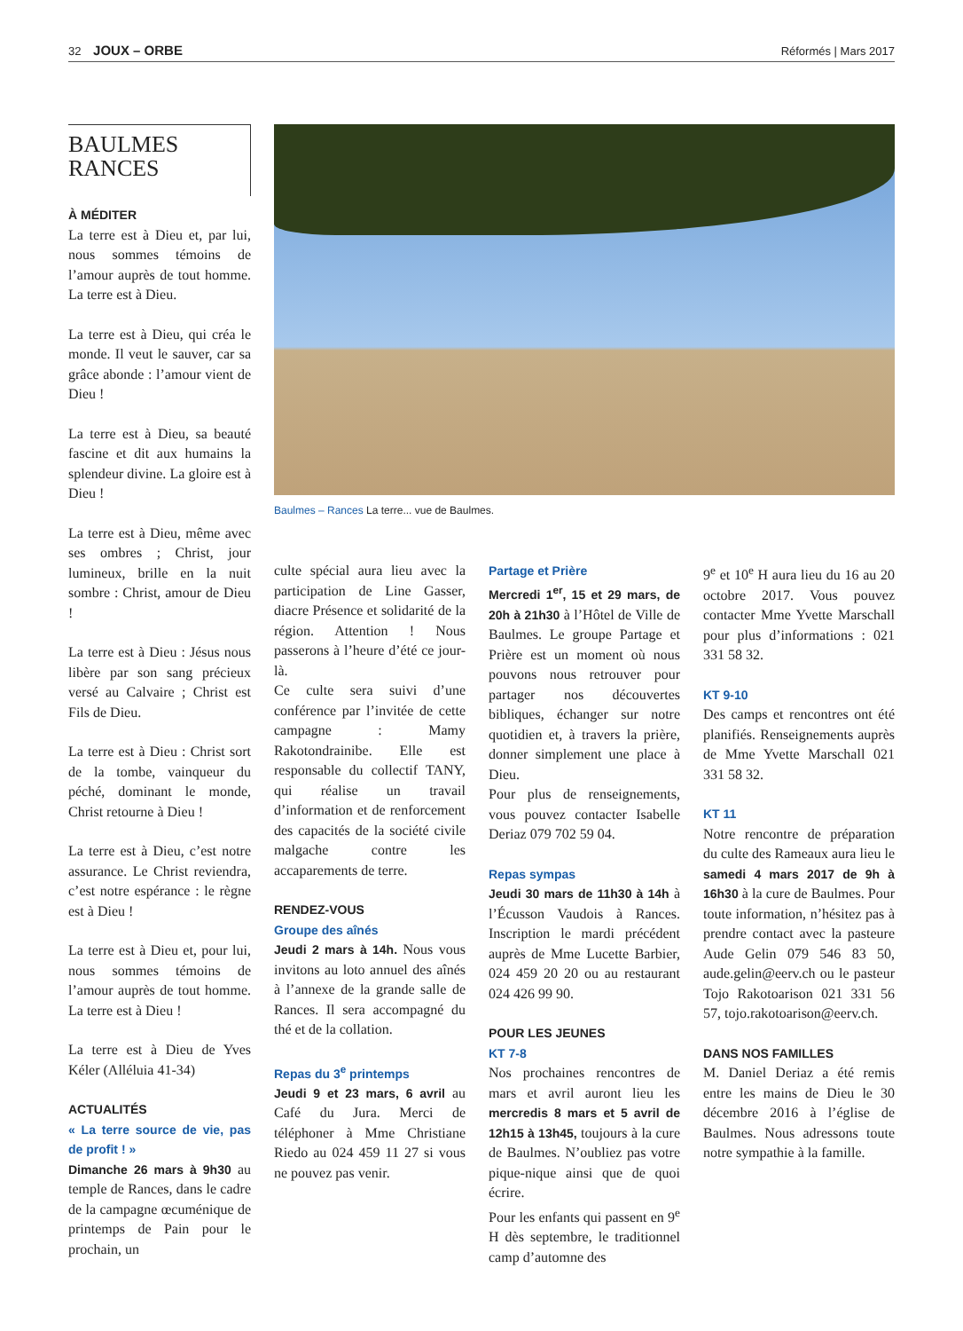32 JOUX – ORBE
Réformés | Mars 2017
BAULMES
RANCES
À MÉDITER
La terre est à Dieu et, par lui, nous sommes témoins de l’amour auprès de tout homme. La terre est à Dieu.
La terre est à Dieu, qui créa le monde. Il veut le sauver, car sa grâce abonde : l’amour vient de Dieu !
La terre est à Dieu, sa beauté fascine et dit aux humains la splendeur divine. La gloire est à Dieu !
La terre est à Dieu, même avec ses ombres ; Christ, jour lumineux, brille en la nuit sombre : Christ, amour de Dieu !
La terre est à Dieu : Jésus nous libère par son sang précieux versé au Calvaire ; Christ est Fils de Dieu.
La terre est à Dieu : Christ sort de la tombe, vainqueur du péché, dominant le monde, Christ retourne à Dieu !
La terre est à Dieu, c’est notre assurance. Le Christ reviendra, c’est notre espérance : le règne est à Dieu !
La terre est à Dieu et, pour lui, nous sommes témoins de l’amour auprès de tout homme. La terre est à Dieu !
La terre est à Dieu de Yves Kéler (Alléluia 41-34)
ACTUALITÉS
« La terre source de vie, pas de profit ! »
Dimanche 26 mars à 9h30 au temple de Rances, dans le cadre de la campagne œcuménique de printemps de Pain pour le prochain, un
Baulmes – Rances La terre... vue de Baulmes.
culte spécial aura lieu avec la participation de Line Gasser, diacre Présence et solidarité de la région. Attention ! Nous passerons à l’heure d’été ce jour-là.
Ce culte sera suivi d’une conférence par l’invitée de cette campagne : Mamy Rakotondrainibe. Elle est responsable du collectif TANY, qui réalise un travail d’information et de renforcement des capacités de la société civile malgache contre les accaparements de terre.
RENDEZ-VOUS
Groupe des aînés
Jeudi 2 mars à 14h. Nous vous invitons au loto annuel des aînés à l’annexe de la grande salle de Rances. Il sera accompagné du thé et de la collation.
Repas du 3<sup>e</sup> printemps
Jeudi 9 et 23 mars, 6 avril au Café du Jura. Merci de téléphoner à Mme Christiane Riedo au 024 459 11 27 si vous ne pouvez pas venir.
Partage et Prière
Mercredi 1<sup>er</sup>, 15 et 29 mars, de 20h à 21h30 à l’Hôtel de Ville de Baulmes. Le groupe Partage et Prière est un moment où nous pouvons nous retrouver pour partager nos découvertes bibliques, échanger sur notre quotidien et, à travers la prière, donner simplement une place à Dieu.
Pour plus de renseignements, vous pouvez contacter Isabelle Deriaz 079 702 59 04.
Repas sympas
Jeudi 30 mars de 11h30 à 14h à l’Écusson Vaudois à Rances. Inscription le mardi précédent auprès de Mme Lucette Barbier, 024 459 20 20 ou au restaurant 024 426 99 90.
POUR LES JEUNES
KT 7-8
Nos prochaines rencontres de mars et avril auront lieu les mercredis 8 mars et 5 avril de 12h15 à 13h45, toujours à la cure de Baulmes. N’oubliez pas votre pique-nique ainsi que de quoi écrire.
Pour les enfants qui passent en 9<sup>e</sup> H dès septembre, le traditionnel camp d’automne des
9<sup>e</sup> et 10<sup>e</sup> H aura lieu du 16 au 20 octobre 2017. Vous pouvez contacter Mme Yvette Marschall pour plus d’informations : 021 331 58 32.
KT 9-10
Des camps et rencontres ont été planifiés. Renseignements auprès de Mme Yvette Marschall 021 331 58 32.
KT 11
Notre rencontre de préparation du culte des Rameaux aura lieu le samedi 4 mars 2017 de 9h à 16h30 à la cure de Baulmes. Pour toute information, n’hésitez pas à prendre contact avec la pasteure Aude Gelin 079 546 83 50, aude.gelin@eerv.ch ou le pasteur Tojo Rakotoarison 021 331 56 57, tojo.rakotoarison@eerv.ch.
DANS NOS FAMILLES
M. Daniel Deriaz a été remis entre les mains de Dieu le 30 décembre 2016 à l’église de Baulmes. Nous adressons toute notre sympathie à la famille.